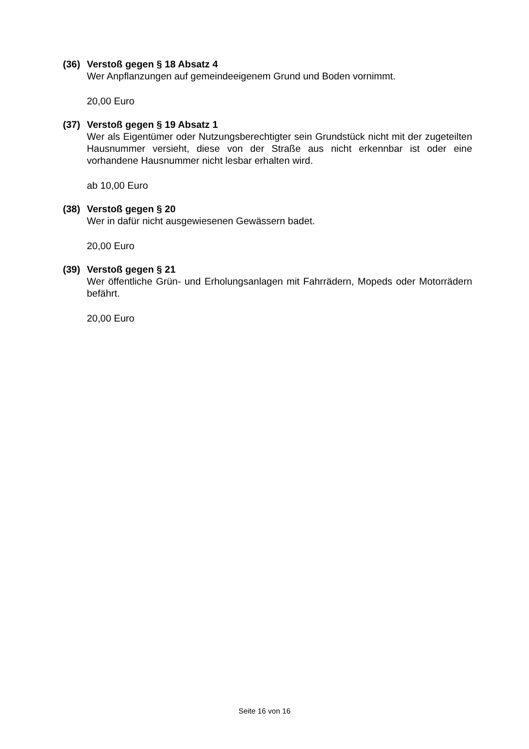(36) Verstoß gegen § 18 Absatz 4
Wer Anpflanzungen auf gemeindeeigenem Grund und Boden vornimmt.
20,00 Euro
(37) Verstoß gegen § 19 Absatz 1
Wer als Eigentümer oder Nutzungsberechtigter sein Grundstück nicht mit der zugeteilten Hausnummer versieht, diese von der Straße aus nicht erkennbar ist oder eine vorhandene Hausnummer nicht lesbar erhalten wird.
ab 10,00 Euro
(38) Verstoß gegen § 20
Wer in dafür nicht ausgewiesenen Gewässern badet.
20,00 Euro
(39) Verstoß gegen § 21
Wer öffentliche Grün- und Erholungsanlagen mit Fahrrädern, Mopeds oder Motorrädern befährt.
20,00 Euro
Seite 16 von 16